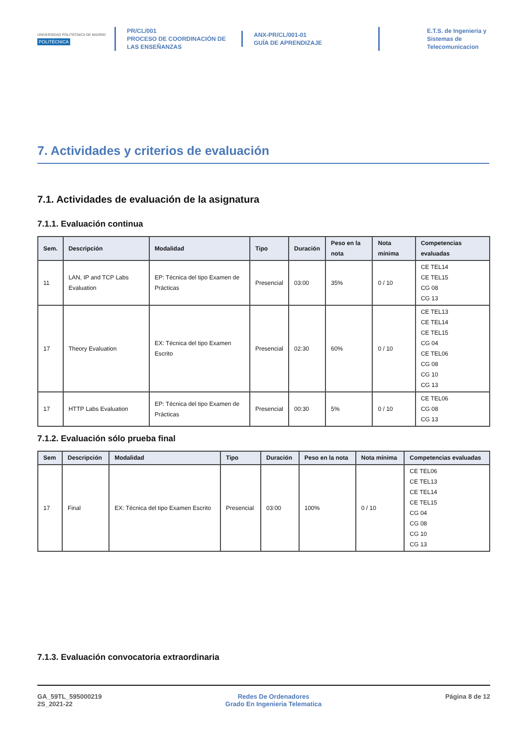UNIVERSIDAD POLITÉCNICA DE MADRID
POLITÉCNICA
PR/CL/001
PROCESO DE COORDINACIÓN DE
LAS ENSEÑANZAS
ANX-PR/CL/001-01
GUÍA DE APRENDIZAJE
E.T.S. de Ingenieria y
Sistemas de
Telecomunicacion
7. Actividades y criterios de evaluación
7.1. Actividades de evaluación de la asignatura
7.1.1. Evaluación continua
| Sem. | Descripción | Modalidad | Tipo | Duración | Peso en la nota | Nota mínima | Competencias evaluadas |
| --- | --- | --- | --- | --- | --- | --- | --- |
| 11 | LAN, IP and TCP Labs Evaluation | EP: Técnica del tipo Examen de Prácticas | Presencial | 03:00 | 35% | 0 / 10 | CE TEL14 CE TEL15 CG 08 CG 13 |
| 17 | Theory Evaluation | EX: Técnica del tipo Examen Escrito | Presencial | 02:30 | 60% | 0 / 10 | CE TEL13 CE TEL14 CE TEL15 CG 04 CE TEL06 CG 08 CG 10 CG 13 |
| 17 | HTTP Labs Evaluation | EP: Técnica del tipo Examen de Prácticas | Presencial | 00:30 | 5% | 0 / 10 | CE TEL06 CG 08 CG 13 |
7.1.2. Evaluación sólo prueba final
| Sem | Descripción | Modalidad | Tipo | Duración | Peso en la nota | Nota mínima | Competencias evaluadas |
| --- | --- | --- | --- | --- | --- | --- | --- |
| 17 | Final | EX: Técnica del tipo Examen Escrito | Presencial | 03:00 | 100% | 0 / 10 | CE TEL06 CE TEL13 CE TEL14 CE TEL15 CG 04 CG 08 CG 10 CG 13 |
7.1.3. Evaluación convocatoria extraordinaria
GA_59TL_595000219
2S_2021-22
Redes De Ordenadores
Grado En Ingenieria Telematica
Página 8 de 12